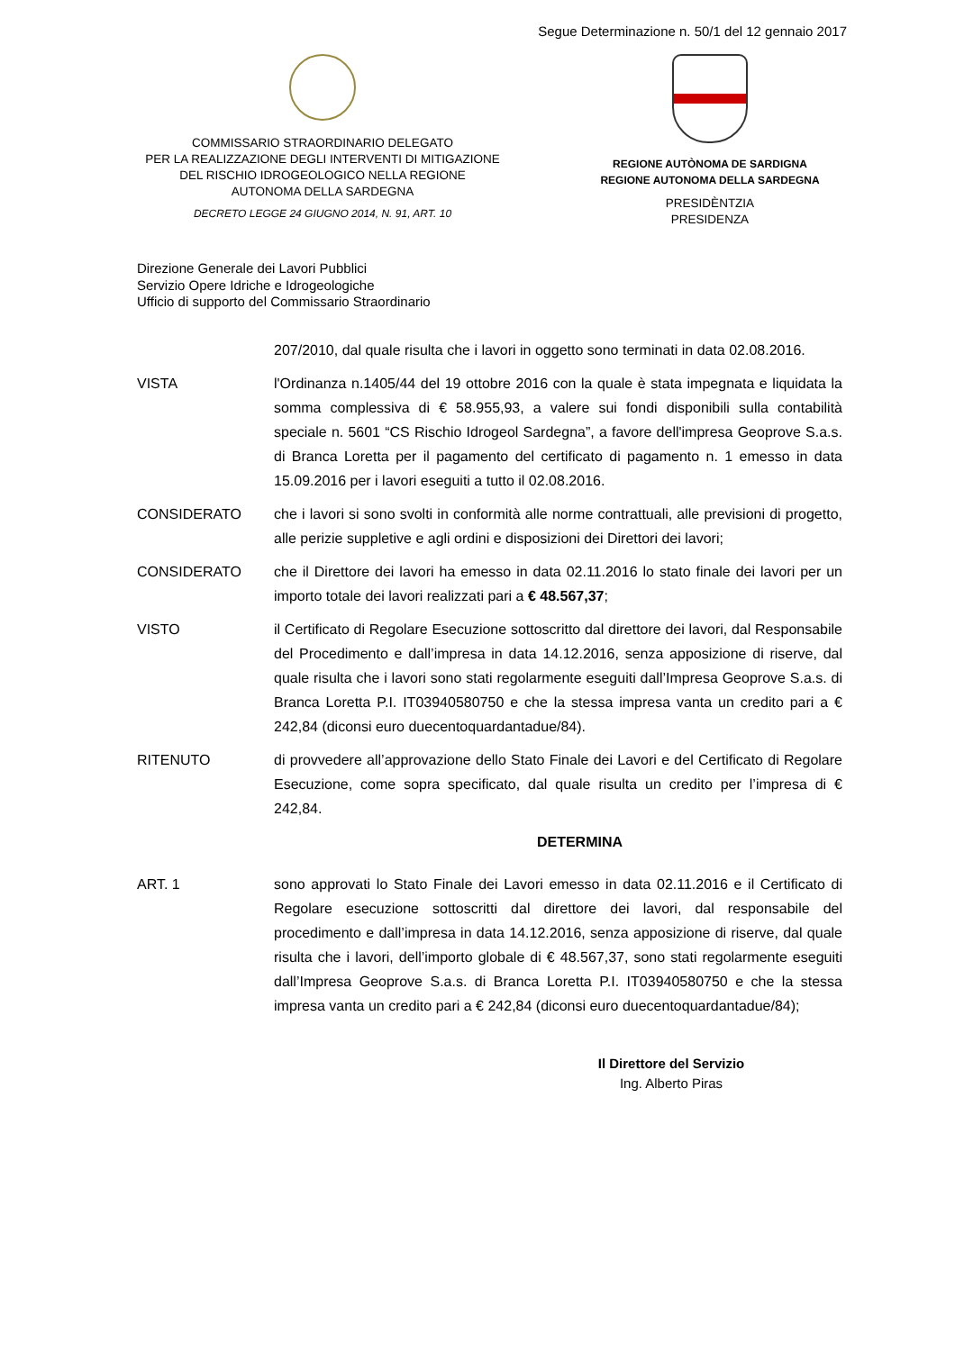Segue Determinazione n. 50/1 del 12 gennaio 2017
COMMISSARIO STRAORDINARIO DELEGATO
PER LA REALIZZAZIONE DEGLI INTERVENTI DI MITIGAZIONE
DEL RISCHIO IDROGEOLOGICO NELLA REGIONE
AUTONOMA DELLA SARDEGNA
DECRETO LEGGE 24 GIUGNO 2014, N. 91, ART. 10
REGIONE AUTÒNOMA DE SARDIGNA
REGIONE AUTONOMA DELLA SARDEGNA
PRESIDÈNTZIA
PRESIDENZA
Direzione Generale dei Lavori Pubblici
Servizio Opere Idriche e Idrogeologiche
Ufficio di supporto del Commissario Straordinario
207/2010, dal quale risulta che i lavori in oggetto sono terminati in data 02.08.2016.
VISTA l'Ordinanza n.1405/44 del 19 ottobre 2016 con la quale è stata impegnata e liquidata la somma complessiva di € 58.955,93, a valere sui fondi disponibili sulla contabilità speciale n. 5601 “CS Rischio Idrogeol Sardegna”, a favore dell'impresa Geoprove S.a.s. di Branca Loretta per il pagamento del certificato di pagamento n. 1 emesso in data 15.09.2016 per i lavori eseguiti a tutto il 02.08.2016.
CONSIDERATO che i lavori si sono svolti in conformità alle norme contrattuali, alle previsioni di progetto, alle perizie suppletive e agli ordini e disposizioni dei Direttori dei lavori;
CONSIDERATO che il Direttore dei lavori ha emesso in data 02.11.2016 lo stato finale dei lavori per un importo totale dei lavori realizzati pari a € 48.567,37;
VISTO il Certificato di Regolare Esecuzione sottoscritto dal direttore dei lavori, dal Responsabile del Procedimento e dall’impresa in data 14.12.2016, senza apposizione di riserve, dal quale risulta che i lavori sono stati regolarmente eseguiti dall’Impresa Geoprove S.a.s. di Branca Loretta P.I. IT03940580750 e che la stessa impresa vanta un credito pari a € 242,84 (diconsi euro duecentoquardantadue/84).
RITENUTO di provvedere all’approvazione dello Stato Finale dei Lavori e del Certificato di Regolare Esecuzione, come sopra specificato, dal quale risulta un credito per l’impresa di € 242,84.
DETERMINA
ART. 1 sono approvati lo Stato Finale dei Lavori emesso in data 02.11.2016 e il Certificato di Regolare esecuzione sottoscritti dal direttore dei lavori, dal responsabile del procedimento e dall’impresa in data 14.12.2016, senza apposizione di riserve, dal quale risulta che i lavori, dell’importo globale di € 48.567,37, sono stati regolarmente eseguiti dall’Impresa Geoprove S.a.s. di Branca Loretta P.I. IT03940580750 e che la stessa impresa vanta un credito pari a € 242,84 (diconsi euro duecentoquardantadue/84);
Il Direttore del Servizio
Ing. Alberto Piras